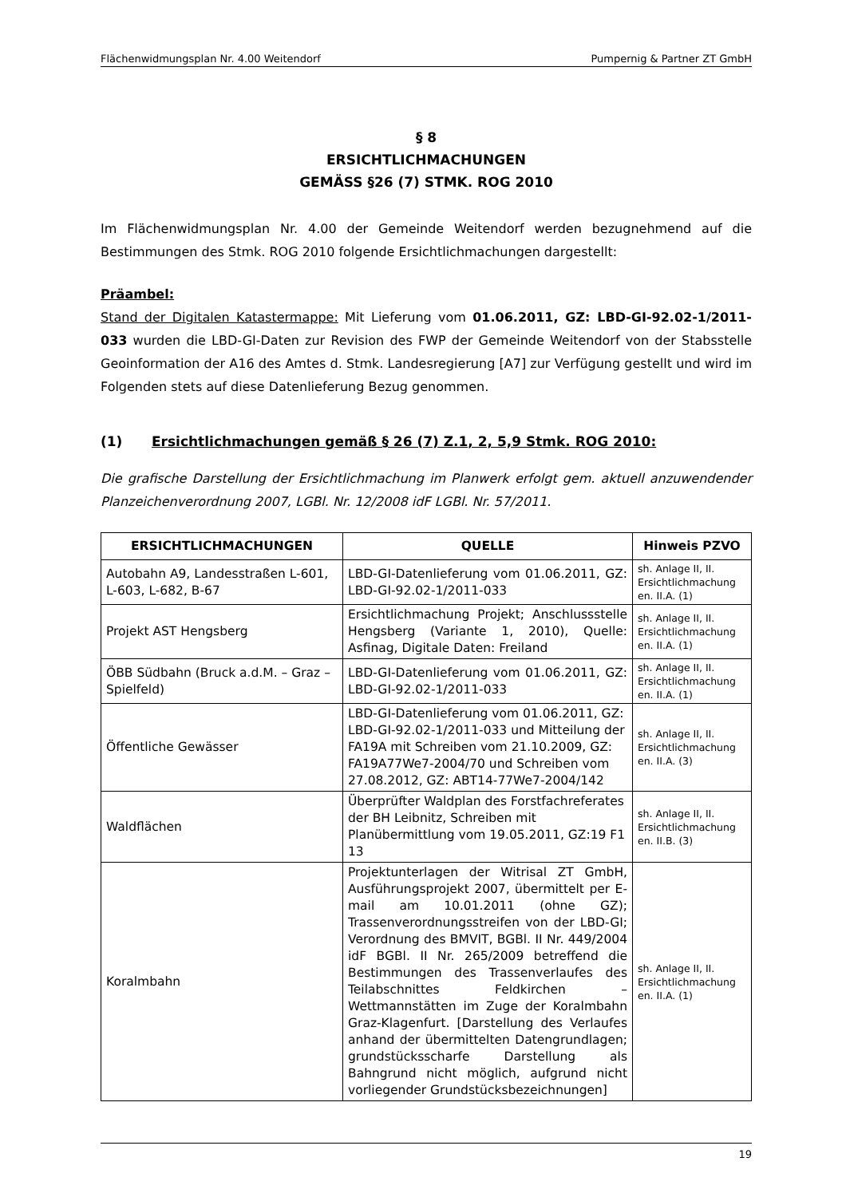Flächenwidmungsplan Nr. 4.00 Weitendorf Pumpernig & Partner ZT GmbH
§ 8
ERSICHTLICHMACHUNGEN
GEMÄSS §26 (7) STMK. ROG 2010
Im Flächenwidmungsplan Nr. 4.00 der Gemeinde Weitendorf werden bezugnehmend auf die Bestimmungen des Stmk. ROG 2010 folgende Ersichtlichmachungen dargestellt:
Präambel:
Stand der Digitalen Katastermappe: Mit Lieferung vom 01.06.2011, GZ: LBD-GI-92.02-1/2011-033 wurden die LBD-GI-Daten zur Revision des FWP der Gemeinde Weitendorf von der Stabsstelle Geoinformation der A16 des Amtes d. Stmk. Landesregierung [A7] zur Verfügung gestellt und wird im Folgenden stets auf diese Datenlieferung Bezug genommen.
(1) Ersichtlichmachungen gemäß § 26 (7) Z.1, 2, 5,9 Stmk. ROG 2010:
Die grafische Darstellung der Ersichtlichmachung im Planwerk erfolgt gem. aktuell anzuwendender Planzeichenverordnung 2007, LGBl. Nr. 12/2008 idF LGBl. Nr. 57/2011.
| ERSICHTLICHMACHUNGEN | QUELLE | Hinweis PZVO |
| --- | --- | --- |
| Autobahn A9, Landesstraßen L-601, L-603, L-682, B-67 | LBD-GI-Datenlieferung vom 01.06.2011, GZ: LBD-GI-92.02-1/2011-033 | sh. Anlage II, II. Ersichtlichmachung en. II.A. (1) |
| Projekt AST Hengsberg | Ersichtlichmachung Projekt; Anschlussstelle Hengsberg (Variante 1, 2010), Quelle: Asfinag, Digitale Daten: Freiland | sh. Anlage II, II. Ersichtlichmachung en. II.A. (1) |
| ÖBB Südbahn (Bruck a.d.M. – Graz – Spielfeld) | LBD-GI-Datenlieferung vom 01.06.2011, GZ: LBD-GI-92.02-1/2011-033 | sh. Anlage II, II. Ersichtlichmachung en. II.A. (1) |
| Öffentliche Gewässer | LBD-GI-Datenlieferung vom 01.06.2011, GZ: LBD-GI-92.02-1/2011-033 und Mitteilung der FA19A mit Schreiben vom 21.10.2009, GZ: FA19A77We7-2004/70 und Schreiben vom 27.08.2012, GZ: ABT14-77We7-2004/142 | sh. Anlage II, II. Ersichtlichmachung en. II.A. (3) |
| Waldflächen | Überprüfter Waldplan des Forstfachreferates der BH Leibnitz, Schreiben mit Planübermittlung vom 19.05.2011, GZ:19 F1 13 | sh. Anlage II, II. Ersichtlichmachung en. II.B. (3) |
| Koralmbahn | Projektunterlagen der Witrisal ZT GmbH, Ausführungsprojekt 2007, übermittelt per E-mail am 10.01.2011 (ohne GZ); Trassenverordnungsstreifen von der LBD-GI; Verordnung des BMVIT, BGBl. II Nr. 449/2004 idF BGBl. II Nr. 265/2009 betreffend die Bestimmungen des Trassenverlaufes des Teilabschnittes Feldkirchen – Wettmannstätten im Zuge der Koralmbahn Graz-Klagenfurt. [Darstellung des Verlaufes anhand der übermittelten Datengrundlagen; grundstücksscharfe Darstellung als Bahngrund nicht möglich, aufgrund nicht vorliegender Grundstücksbezeichnungen] | sh. Anlage II, II. Ersichtlichmachung en. II.A. (1) |
19